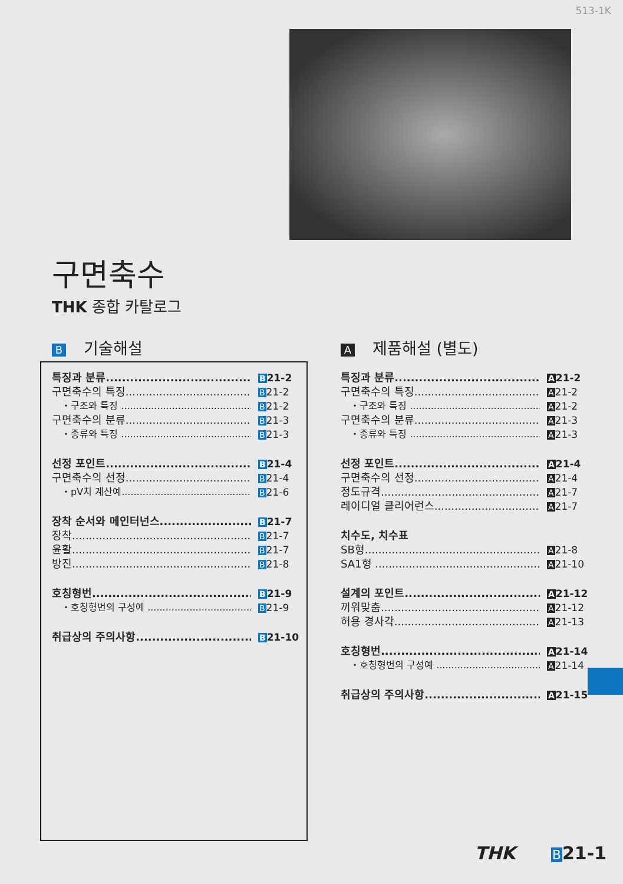513-1K
구면축수
THK 종합 카탈로그
B기술해설
특징과 분류 B21-2
구면축수의 특징 B21-2
・구조와 특징 B21-2
구면축수의 분류 B21-3
・종류와 특징 B21-3
선정 포인트 B21-4
구면축수의 선정 B21-4
・pV치 계산예 B21-6
장착 순서와 메인터넌스 B21-7
장착 B21-7
윤활 B21-7
방진 B21-8
호칭형번 B21-9
・호칭형번의 구성예 B21-9
취급상의 주의사항 B21-10
A제품해설 (별도)
특징과 분류 A21-2
구면축수의 특징 A21-2
・구조와 특징 A21-2
구면축수의 분류 A21-3
・종류와 특징 A21-3
선정 포인트 A21-4
구면축수의 선정 A21-4
정도규격 A21-7
레이디얼 클리어런스 A21-7
치수도, 치수표
SB형 A21-8
SA1형 A21-10
설계의 포인트 A21-12
끼워맞춤 A21-12
허용 경사각 A21-13
호칭형번 A21-14
・호칭형번의 구성예 A21-14
취급상의 주의사항 A21-15
THK B21-1